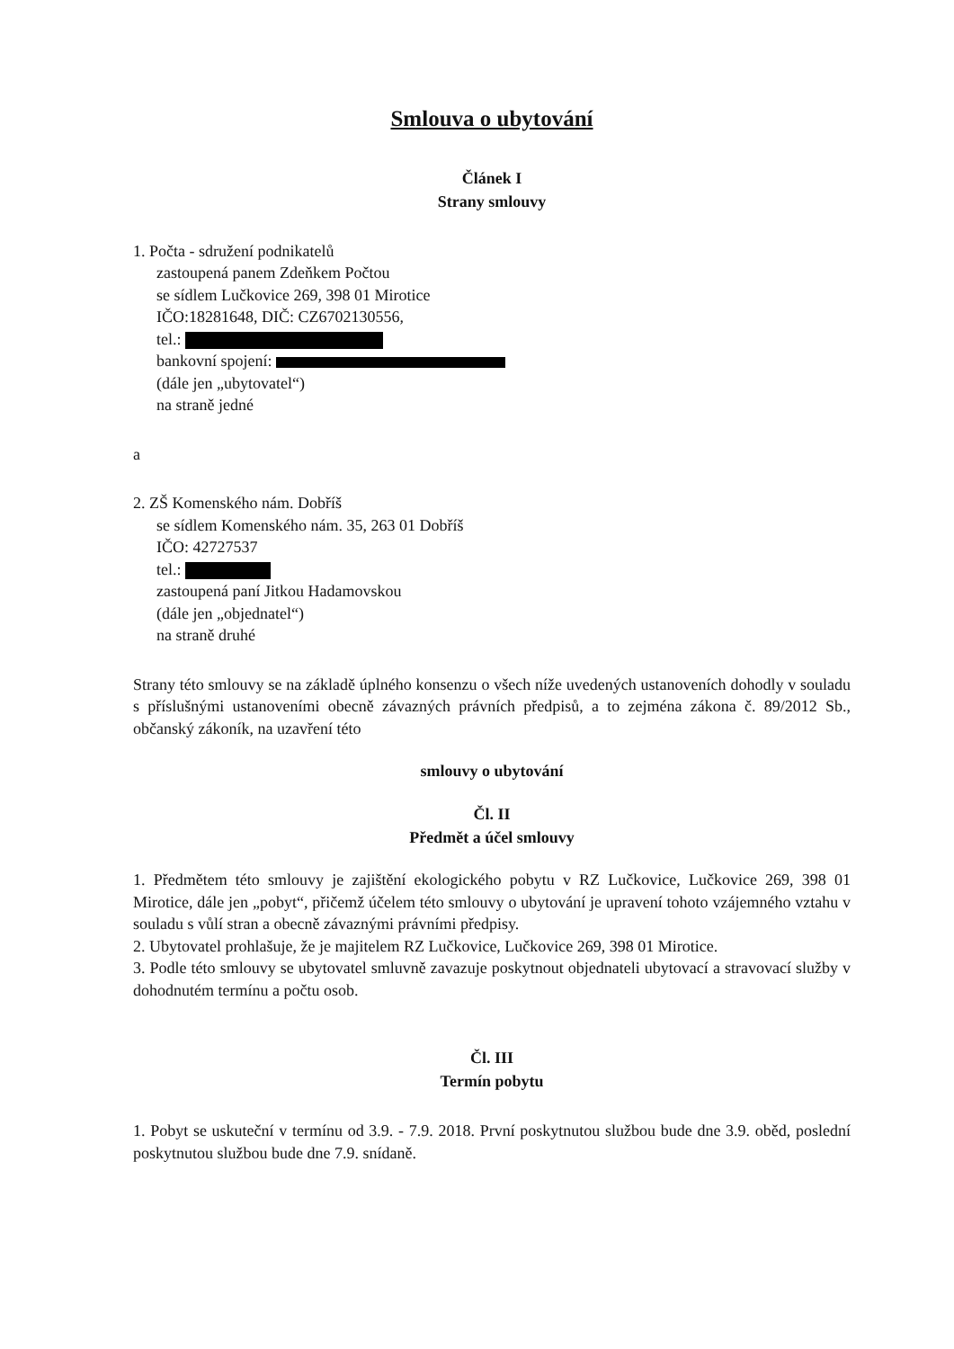Smlouva o ubytování
Článek I
Strany smlouvy
1. Počta - sdružení podnikatelů
zastoupená panem Zdeňkem Počtou
se sídlem Lučkovice 269, 398 01 Mirotice
IČO:18281648, DIČ: CZ6702130556,
tel.:
bankovní spojení:
(dále jen „ubytovatel“)
na straně jedné
a
2. ZŠ Komenského nám. Dobříš
se sídlem Komenského nám. 35, 263 01 Dobříš
IČO: 42727537
tel.:
zastoupená paní Jitkou Hadamovskou
(dále jen „objednatel“)
na straně druhé
Strany této smlouvy se na základě úplného konsenzu o všech níže uvedených ustanoveních dohodly v souladu s příslušnými ustanoveními obecně závazných právních předpisů, a to zejména zákona č. 89/2012 Sb., občanský zákoník, na uzavření této
smlouvy o ubytování
Čl. II
Předmět a účel smlouvy
1. Předmětem této smlouvy je zajištění ekologického pobytu v RZ Lučkovice, Lučkovice 269, 398 01 Mirotice, dále jen „pobyt“, přičemž účelem této smlouvy o ubytování je upravení tohoto vzájemného vztahu v souladu s vůlí stran a obecně závaznými právními předpisy.
2. Ubytovatel prohlašuje, že je majitelem RZ Lučkovice, Lučkovice 269, 398 01 Mirotice.
3. Podle této smlouvy se ubytovatel smluvně zavazuje poskytnout objednateli ubytovací a stravovací služby v dohodnutém termínu a počtu osob.
Čl. III
Termín pobytu
1. Pobyt se uskuteční v termínu od 3.9. - 7.9. 2018. První poskytnutou službou bude dne 3.9. oběd, poslední poskytnutou službou bude dne 7.9. snídaně.